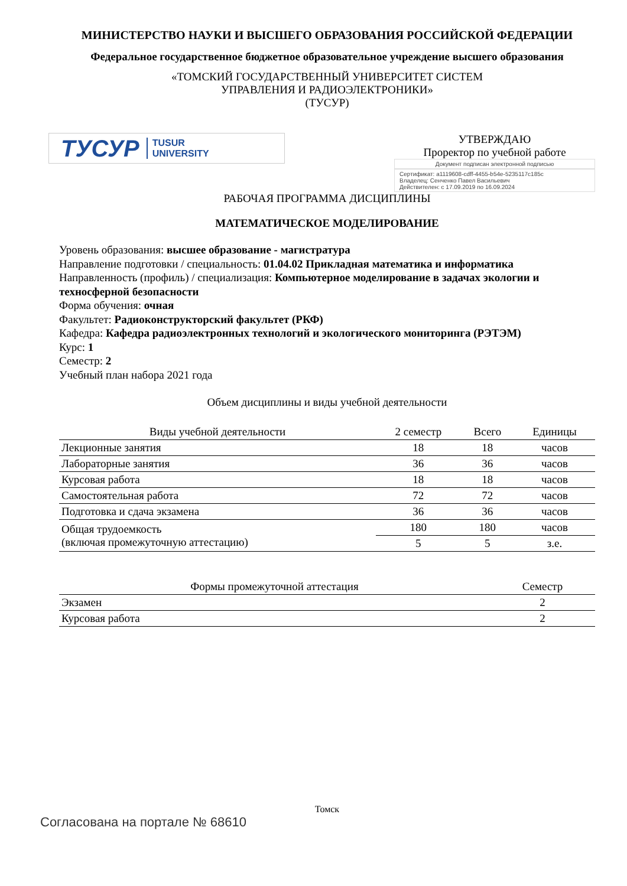МИНИСТЕРСТВО НАУКИ И ВЫСШЕГО ОБРАЗОВАНИЯ РОССИЙСКОЙ ФЕДЕРАЦИИ
Федеральное государственное бюджетное образовательное учреждение высшего образования
«ТОМСКИЙ ГОСУДАРСТВЕННЫЙ УНИВЕРСИТЕТ СИСТЕМ
УПРАВЛЕНИЯ И РАДИОЭЛЕКТРОНИКИ»
(ТУСУР)
ТУСУР TUSUR
UNIVERSITY
УТВЕРЖДАЮ
Проректор по учебной работе
Документ подписан электронной подписью
Сертификат: a1119608-cdff-4455-b54e-5235117c185c
Владелец: Сенченко Павел Васильевич
Действителен: с 17.09.2019 по 16.09.2024
РАБОЧАЯ ПРОГРАММА ДИСЦИПЛИНЫ
МАТЕМАТИЧЕСКОЕ МОДЕЛИРОВАНИЕ
Уровень образования: высшее образование - магистратура
Направление подготовки / специальность: 01.04.02 Прикладная математика и информатика
Направленность (профиль) / специализация: Компьютерное моделирование в задачах экологии и техносферной безопасности
Форма обучения: очная
Факультет: Радиоконструкторский факультет (РКФ)
Кафедра: Кафедра радиоэлектронных технологий и экологического мониторинга (РЭТЭМ)
Курс: 1
Семестр: 2
Учебный план набора 2021 года
Объем дисциплины и виды учебной деятельности
| Виды учебной деятельности | 2 семестр | Всего | Единицы |
| --- | --- | --- | --- |
| Лекционные занятия | 18 | 18 | часов |
| Лабораторные занятия | 36 | 36 | часов |
| Курсовая работа | 18 | 18 | часов |
| Самостоятельная работа | 72 | 72 | часов |
| Подготовка и сдача экзамена | 36 | 36 | часов |
| Общая трудоемкость (включая промежуточную аттестацию) | 180 | 180 | часов |
| | 5 | 5 | з.е. |
| Формы промежуточной аттестация | Семестр |
| --- | --- |
| Экзамен | 2 |
| Курсовая работа | 2 |
Томск
Согласована на портале № 68610